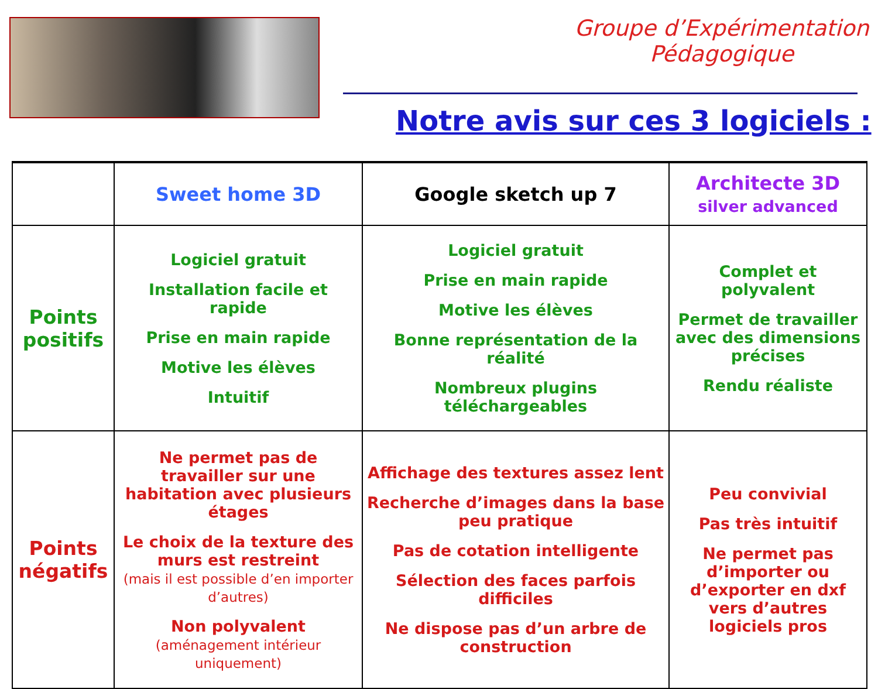Groupe d’Expérimentation Pédagogique
Notre avis sur ces 3 logiciels :
| | Sweet home 3D | Google sketch up 7 | Architecte 3D silver advanced |
| --- | --- | --- | --- |
| Points positifs | Logiciel gratuit Installation facile et rapide Prise en main rapide Motive les élèves Intuitif | Logiciel gratuit Prise en main rapide Motive les élèves Bonne représentation de la réalité Nombreux plugins téléchargeables | Complet et polyvalent Permet de travailler avec des dimensions précises Rendu réaliste |
| Points négatifs | Ne permet pas de travailler sur une habitation avec plusieurs étages Le choix de la texture des murs est restreint (mais il est possible d’en importer d’autres) Non polyvalent (aménagement intérieur uniquement) | Affichage des textures assez lent Recherche d’images dans la base peu pratique Pas de cotation intelligente Sélection des faces parfois difficiles Ne dispose pas d’un arbre de construction | Peu convivial Pas très intuitif Ne permet pas d’importer ou d’exporter en dxf vers d’autres logiciels pros |